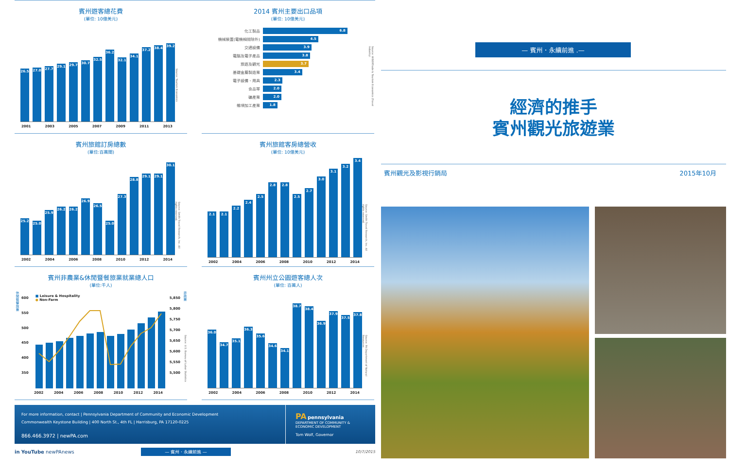賓州遊客總花費
(單位: 10億美元)
26.5
27.0
27.7
29.1
29.7
30.7
32.5
36.2
32.1
34.1
37.2
38.4
39.2
Source: Tourism Economics
2001 2003 2005 2007 2009 2011 2013
2014 賓州主要出口品項
(單位: 10億美元)
化工製品
6.8
機械裝置(電機相關除外)
4.5
交通設備
3.9
電腦及電子產品
3.8
旅遊及觀光
3.7
基礎金屬製造業
3.4
電子設備、用具
2.3
食品等
2.0
礦產業
2.0
雜項加工產業
1.8
Source: WISERTrade & Tourism Economics (Travel Industry)
賓州旅館訂房總數
(單位:百萬間)
25.2
25.0
25.9
26.2
26.2
26.9
26.5
25.0
27.3
28.8
29.1
29.1
30.1
Source: Smith Travel Research, Inc. All rights reserved.
2002 2004 2006 2008 2010 2012 2014
賓州旅館客房總營收
(單位: 10億美元)
2.1
2.1
2.2
2.4
2.5
2.8
2.8
2.5
2.7
3.0
3.1
3.2
3.4
Source: Smith Travel Research, Inc. All rights reserved.
2002 2004 2006 2008 2010 2012 2014
賓州非農業&休閒暨餐旅業就業總人口
(單位:千人)
休閒暨餐旅業
600
550
500
450
400
350
■ Leisure & Hospitality
● Non-Farm
5,850
5,800
5,750
5,700
5,650
5,600
5,550
5,500
非農業
Source: U.S. Bureau of Labor Statistics
2002 2004 2006 2008 2010 2012 2014
賓州州立公園遊客總人次
(單位: 百萬人)
36.0
34.7
35.1
36.3
35.6
34.6
34.1
38.7
38.4
36.9
37.9
37.5
37.8
Source: PA Department of Natural Resources
2002 2004 2006 2008 2010 2012 2014
For more information, contact | Pennsylvania Department of Community and Economic Development
Commonwealth Keystone Building | 400 North St., 4th FL | Harrisburg, PA 17120-0225
866.466.3972 | newPA.com
PA pennsylvania
DEPARTMENT OF COMMUNITY & ECONOMIC DEVELOPMENT
Tom Wolf, Governor
in YouTube newPAnews — 賓州．永續前進 — 10/7/2015
— 賓州．永續前進 .—
經濟的推手
賓州觀光旅遊業
賓州觀光及影視行銷局 2015年10月